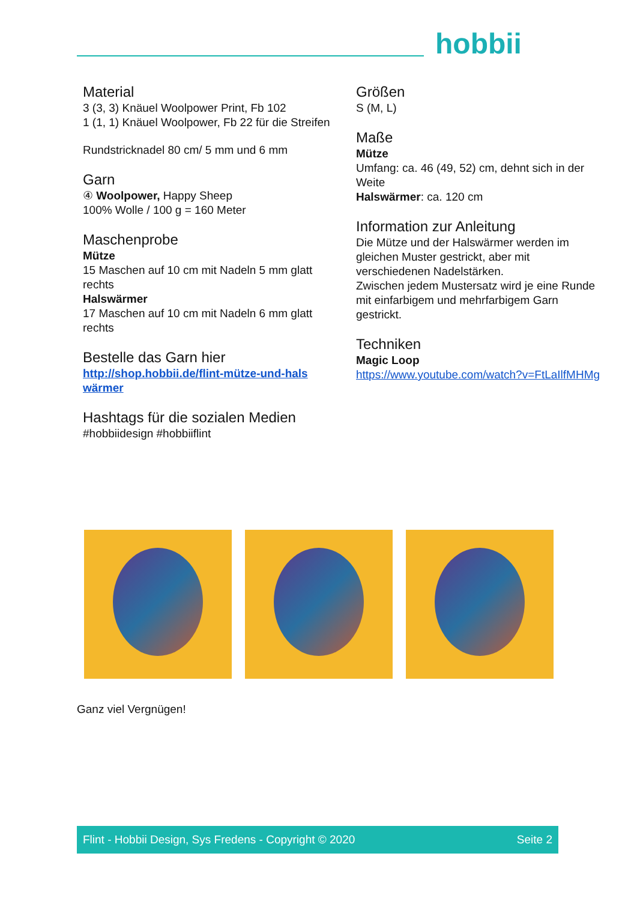hobbii
Material
3 (3, 3) Knäuel Woolpower Print, Fb 102
1 (1, 1) Knäuel Woolpower, Fb 22 für die Streifen
Rundstricknadel 80 cm/ 5 mm und 6 mm
Garn
④ Woolpower, Happy Sheep
100% Wolle / 100 g = 160 Meter
Maschenprobe
Mütze
15 Maschen auf 10 cm mit Nadeln 5 mm glatt rechts
Halswärmer
17 Maschen auf 10 cm mit Nadeln 6 mm glatt rechts
Bestelle das Garn hier
http://shop.hobbii.de/flint-mütze-und-hals wärmer
Hashtags für die sozialen Medien
#hobbiidesign #hobbiiflint
Größen
S (M, L)
Maße
Mütze
Umfang: ca. 46 (49, 52) cm, dehnt sich in der Weite
Halswärmer: ca. 120 cm
Information zur Anleitung
Die Mütze und der Halswärmer werden im gleichen Muster gestrickt, aber mit verschiedenen Nadelstärken.
Zwischen jedem Mustersatz wird je eine Runde mit einfarbigem und mehrfarbigem Garn gestrickt.
Techniken
Magic Loop
https://www.youtube.com/watch?v=FtLaIlfMHMg
Ganz viel Vergnügen!
Flint - Hobbii Design, Sys Fredens - Copyright © 2020 Seite 2